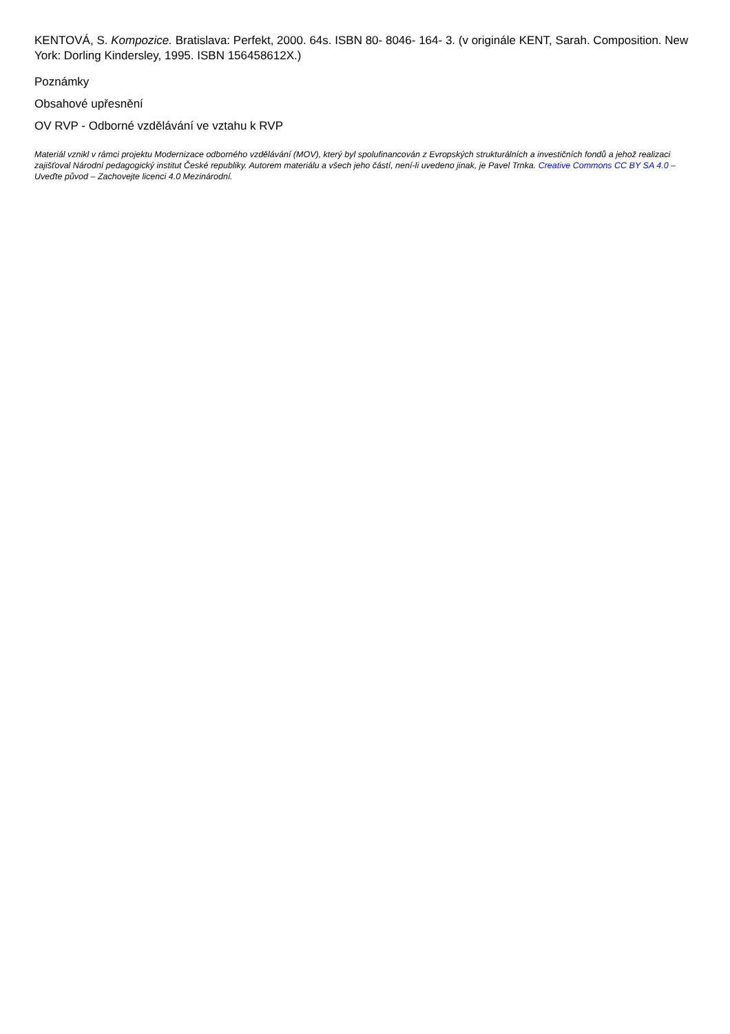KENTOVÁ, S. Kompozice. Bratislava: Perfekt, 2000. 64s. ISBN 80- 8046- 164- 3. (v originále KENT, Sarah. Composition. New York: Dorling Kindersley, 1995. ISBN 156458612X.)
Poznámky
Obsahové upřesnění
OV RVP - Odborné vzdělávání ve vztahu k RVP
Materiál vznikl v rámci projektu Modernizace odborného vzdělávání (MOV), který byl spolufinancován z Evropských strukturálních a investičních fondů a jehož realizaci zajišťoval Národní pedagogický institut České republiky. Autorem materiálu a všech jeho částí, není-li uvedeno jinak, je Pavel Trnka. Creative Commons CC BY SA 4.0 – Uveďte původ – Zachovejte licenci 4.0 Mezinárodní.